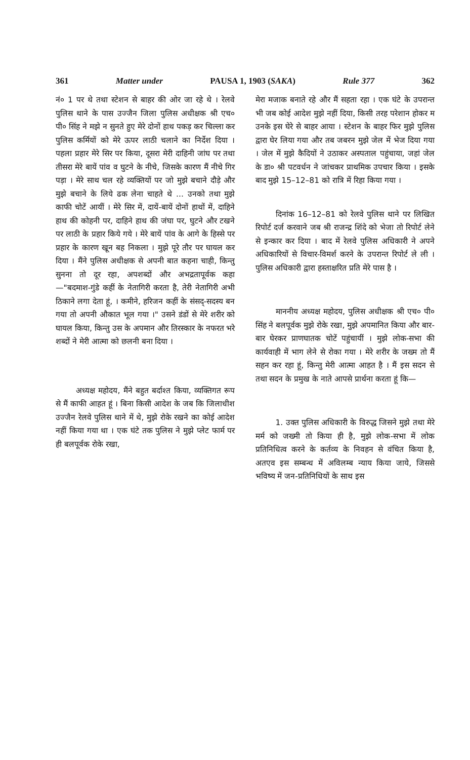361 Matter under PAUSA 1, 1903 (SAKA) Rule 377 362
नं० 1 पर थे तथा स्टेशन से बाहर की ओर जा रहे थे । रेलवे पुलिस थाने के पास उज्जैन जिला पुलिस अधीक्षक श्री एच० पी० सिंह ने मझे न सुनते हुए मेरे दोनों हाथ पकड़ कर चिल्ला कर पुलिस कर्मियों को मेरे ऊपर लाठी चलाने का निर्देश दिया । पहला प्रहार मेरे सिर पर किया, दूसरा मेरी दाहिनी जांघ पर तथा तीसरा मेरे बायें पांव व घुटने के नीचे, जिसके कारण मैं नीचे गिर पड़ा । मेरे साथ चल रहे व्यक्तियों पर जो मुझे बचाने दौड़े और मुझे बचाने के लिये ढक लेना चाहते थे ... उनको तथा मुझे काफी चोटें आयीं । मेरे सिर में, दायें-बायें दोनों हाथों में, दाहिने हाथ की कोहनी पर, दाहिने हाथ की जंघा पर, घुटने और टखने पर लाठी के प्रहार किये गये । मेरे बायें पांव के आगे के हिस्से पर प्रहार के कारण खून बह निकला । मुझे पूरे तौर पर घायल कर दिया । मैंने पुलिस अधीक्षक से अपनी बात कहना चाही, किन्तु सुनना तो दूर रहा, अपशब्दों और अभद्रतापूर्वक कहा—"बदमाश-गुंडे कहीं के नेतागिरी करता है, तेरी नेतागिरी अभी ठिकाने लगा देता हूं, । कमीने, हरिजन कहीं के संसद्-सदस्य बन गया तो अपनी औकात भूल गया ।" उसने डंडों से मेरे शरीर को घायल किया, किन्तु उस के अपमान और तिरस्कार के नफरत भरे शब्दों ने मेरी आत्मा को छलनी बना दिया ।
अध्यक्ष महोदय, मैंने बहुत बर्दाश्त किया, व्यक्तिगत रूप से मैं काफी आहत हूं । बिना किसी आदेश के जब कि जिलाधीश उज्जैन रेलवे पुलिस थाने में थे, मुझे रोके रखने का कोई आदेश नहीं किया गया था । एक घंटे तक पुलिस ने मुझे प्लेट फार्म पर ही बलपूर्वक रोके रखा,
मेरा मजाक बनाते रहे और मैं सहता रहा । एक घंटे के उपरान्त भी जब कोई आदेश मुझे नहीं दिया, किसी तरह परेशान होकर म उनके इस घेरे से बाहर आया । स्टेशन के बाहर फिर मुझे पुलिस द्वारा घेर लिया गया और तब जबरन मुझे जेल में भेज दिया गया । जेल में मुझे कैदियों ने उठाकर अस्पताल पहुंचाया, जहां जेल के डा० श्री पटवर्धन ने जांचकर प्राथमिक उपचार किया । इसके बाद मुझे 15–12–81 को रात्रि में रिहा किया गया ।
दिनांक 16–12–81 को रेलवे पुलिस थाने पर लिखित रिपोर्ट दर्ज करवाने जब श्री राजन्द्र शिंदे को भेजा तो रिपोर्ट लेने से इन्कार कर दिया । बाद में रेलवे पुलिस अधिकारी ने अपने अधिकारियों से विचार-विमर्श करने के उपरान्त रिपोर्ट ले ली । पुलिस अधिकारी द्वारा हस्ताक्षरित प्रति मेरे पास है ।
माननीय अध्यक्ष महोदय, पुलिस अधीक्षक श्री एच० पी० सिंह ने बलपूर्वक मुझे रोके रखा, मुझे अपमानित किया और बार-बार घेरकर प्राणघातक चोटें पहुंचायीं । मुझे लोक-सभा की कार्यवाही में भाग लेने से रोका गया । मेरे शरीर के जख्म तो मैं सहन कर रहा हूं, किन्तु मेरी आत्मा आहत है । मैं इस सदन से तथा सदन के प्रमुख के नाते आपसे प्रार्थना करता हूं कि—
1. उक्त पुलिस अधिकारी के विरुद्ध जिसने मुझे तथा मेरे मर्म को जख्मी तो किया ही है, मुझे लोक-सभा में लोक प्रतिनिधित्व करने के कर्तव्य के निवहन से वंचित किया है, अतएव इस सम्बन्ध में अविलम्ब न्याय किया जाये, जिससे भविष्य में जन-प्रतिनिधियों के साथ इस